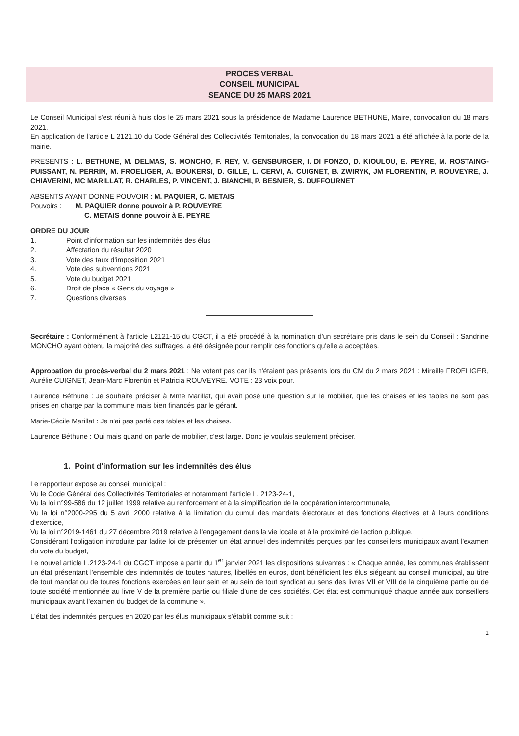PROCES VERBAL
CONSEIL MUNICIPAL
SEANCE DU 25 MARS 2021
Le Conseil Municipal s'est réuni à huis clos le 25 mars 2021 sous la présidence de Madame Laurence BETHUNE, Maire, convocation du 18 mars 2021.
En application de l'article L 2121.10 du Code Général des Collectivités Territoriales, la convocation du 18 mars 2021 a été affichée à la porte de la mairie.
PRESENTS : L. BETHUNE, M. DELMAS, S. MONCHO, F. REY, V. GENSBURGER, I. DI FONZO, D. KIOULOU, E. PEYRE, M. ROSTAING-PUISSANT, N. PERRIN, M. FROELIGER, A. BOUKERSI, D. GILLE, L. CERVI, A. CUIGNET, B. ZWIRYK, JM FLORENTIN, P. ROUVEYRE, J. CHIAVERINI, MC MARILLAT, R. CHARLES, P. VINCENT, J. BIANCHI, P. BESNIER, S. DUFFOURNET
ABSENTS AYANT DONNE POUVOIR : M. PAQUIER, C. METAIS
Pouvoirs : M. PAQUIER donne pouvoir à P. ROUVEYRE
C. METAIS donne pouvoir à E. PEYRE
ORDRE DU JOUR
1. Point d'information sur les indemnités des élus
2. Affectation du résultat 2020
3. Vote des taux d'imposition 2021
4. Vote des subventions 2021
5. Vote du budget 2021
6. Droit de place « Gens du voyage »
7. Questions diverses
Secrétaire : Conformément à l'article L2121-15 du CGCT, il a été procédé à la nomination d'un secrétaire pris dans le sein du Conseil : Sandrine MONCHO ayant obtenu la majorité des suffrages, a été désignée pour remplir ces fonctions qu'elle a acceptées.
Approbation du procès-verbal du 2 mars 2021 : Ne votent pas car ils n'étaient pas présents lors du CM du 2 mars 2021 : Mireille FROELIGER, Aurélie CUIGNET, Jean-Marc Florentin et Patricia ROUVEYRE. VOTE : 23 voix pour.
Laurence Béthune : Je souhaite préciser à Mme Marillat, qui avait posé une question sur le mobilier, que les chaises et les tables ne sont pas prises en charge par la commune mais bien financés par le gérant.
Marie-Cécile Marillat : Je n'ai pas parlé des tables et les chaises.
Laurence Béthune : Oui mais quand on parle de mobilier, c'est large. Donc je voulais seulement préciser.
1. Point d'information sur les indemnités des élus
Le rapporteur expose au conseil municipal :
Vu le Code Général des Collectivités Territoriales et notamment l'article L. 2123-24-1,
Vu la loi n°99-586 du 12 juillet 1999 relative au renforcement et à la simplification de la coopération intercommunale,
Vu la loi n°2000-295 du 5 avril 2000 relative à la limitation du cumul des mandats électoraux et des fonctions électives et à leurs conditions d'exercice,
Vu la loi n°2019-1461 du 27 décembre 2019 relative à l'engagement dans la vie locale et à la proximité de l'action publique,
Considérant l'obligation introduite par ladite loi de présenter un état annuel des indemnités perçues par les conseillers municipaux avant l'examen du vote du budget,
Le nouvel article L.2123-24-1 du CGCT impose à partir du 1<sup>er</sup> janvier 2021 les dispositions suivantes : « Chaque année, les communes établissent un état présentant l'ensemble des indemnités de toutes natures, libellés en euros, dont bénéficient les élus siégeant au conseil municipal, au titre de tout mandat ou de toutes fonctions exercées en leur sein et au sein de tout syndicat au sens des livres VII et VIII de la cinquième partie ou de toute société mentionnée au livre V de la première partie ou filiale d'une de ces sociétés. Cet état est communiqué chaque année aux conseillers municipaux avant l'examen du budget de la commune ».
L'état des indemnités perçues en 2020 par les élus municipaux s'établit comme suit :
1